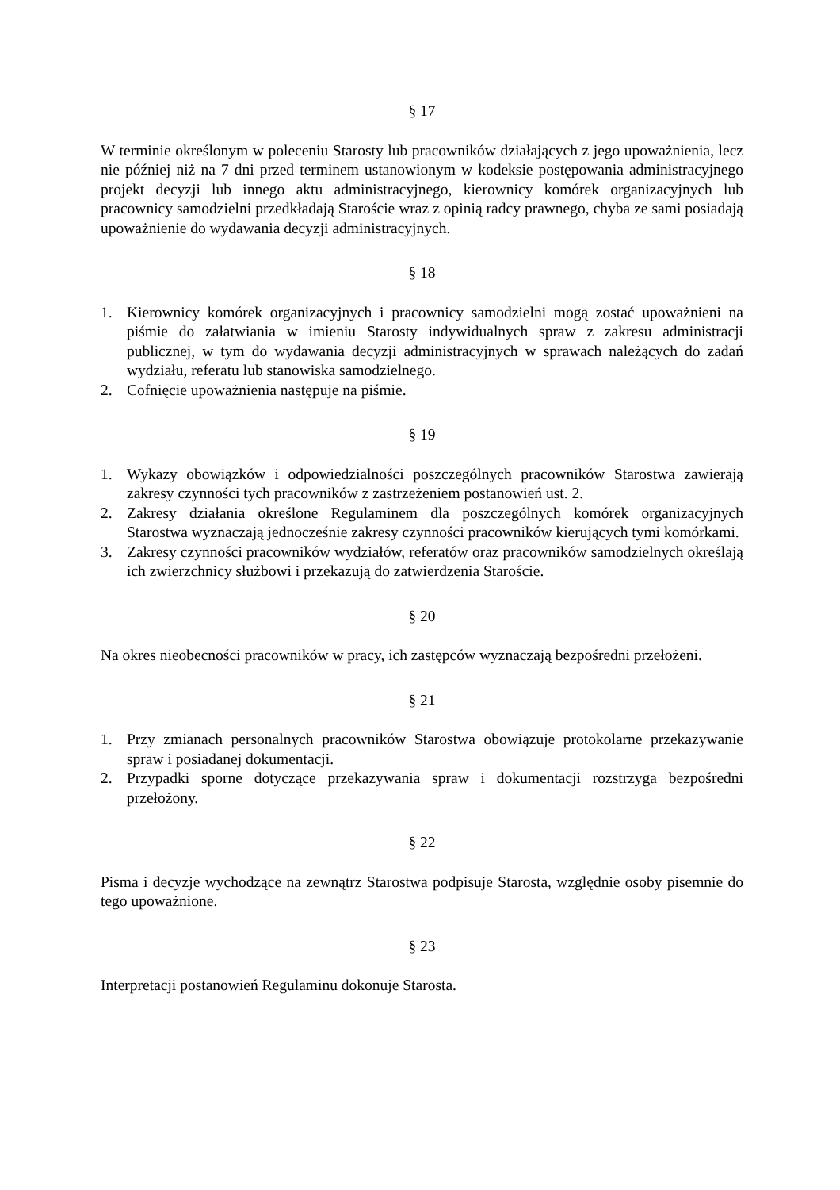§ 17
W terminie określonym w poleceniu Starosty lub pracowników działających z jego upoważnienia, lecz nie później niż na 7 dni przed terminem ustanowionym w kodeksie postępowania administracyjnego projekt decyzji lub innego aktu administracyjnego, kierownicy komórek organizacyjnych lub pracownicy samodzielni przedkładają Staroście wraz z opinią radcy prawnego, chyba ze sami posiadają upoważnienie do wydawania decyzji administracyjnych.
§ 18
1. Kierownicy komórek organizacyjnych i pracownicy samodzielni mogą zostać upoważnieni na piśmie do załatwiania w imieniu Starosty indywidualnych spraw z zakresu administracji publicznej, w tym do wydawania decyzji administracyjnych w sprawach należących do zadań wydziału, referatu lub stanowiska samodzielnego.
2. Cofnięcie upoważnienia następuje na piśmie.
§ 19
1. Wykazy obowiązków i odpowiedzialności poszczególnych pracowników Starostwa zawierają zakresy czynności tych pracowników z zastrzeżeniem postanowień ust. 2.
2. Zakresy działania określone Regulaminem dla poszczególnych komórek organizacyjnych Starostwa wyznaczają jednocześnie zakresy czynności pracowników kierujących tymi komórkami.
3. Zakresy czynności pracowników wydziałów, referatów oraz pracowników samodzielnych określają ich zwierzchnicy służbowi i przekazują do zatwierdzenia Staroście.
§ 20
Na okres nieobecności pracowników w pracy, ich zastępców wyznaczają bezpośredni przełożeni.
§ 21
1. Przy zmianach personalnych pracowników Starostwa obowiązuje protokolarne przekazywanie spraw i posiadanej dokumentacji.
2. Przypadki sporne dotyczące przekazywania spraw i dokumentacji rozstrzyga bezpośredni przełożony.
§ 22
Pisma i decyzje wychodzące na zewnątrz Starostwa podpisuje Starosta, względnie osoby pisemnie do tego upoważnione.
§ 23
Interpretacji postanowień Regulaminu dokonuje Starosta.